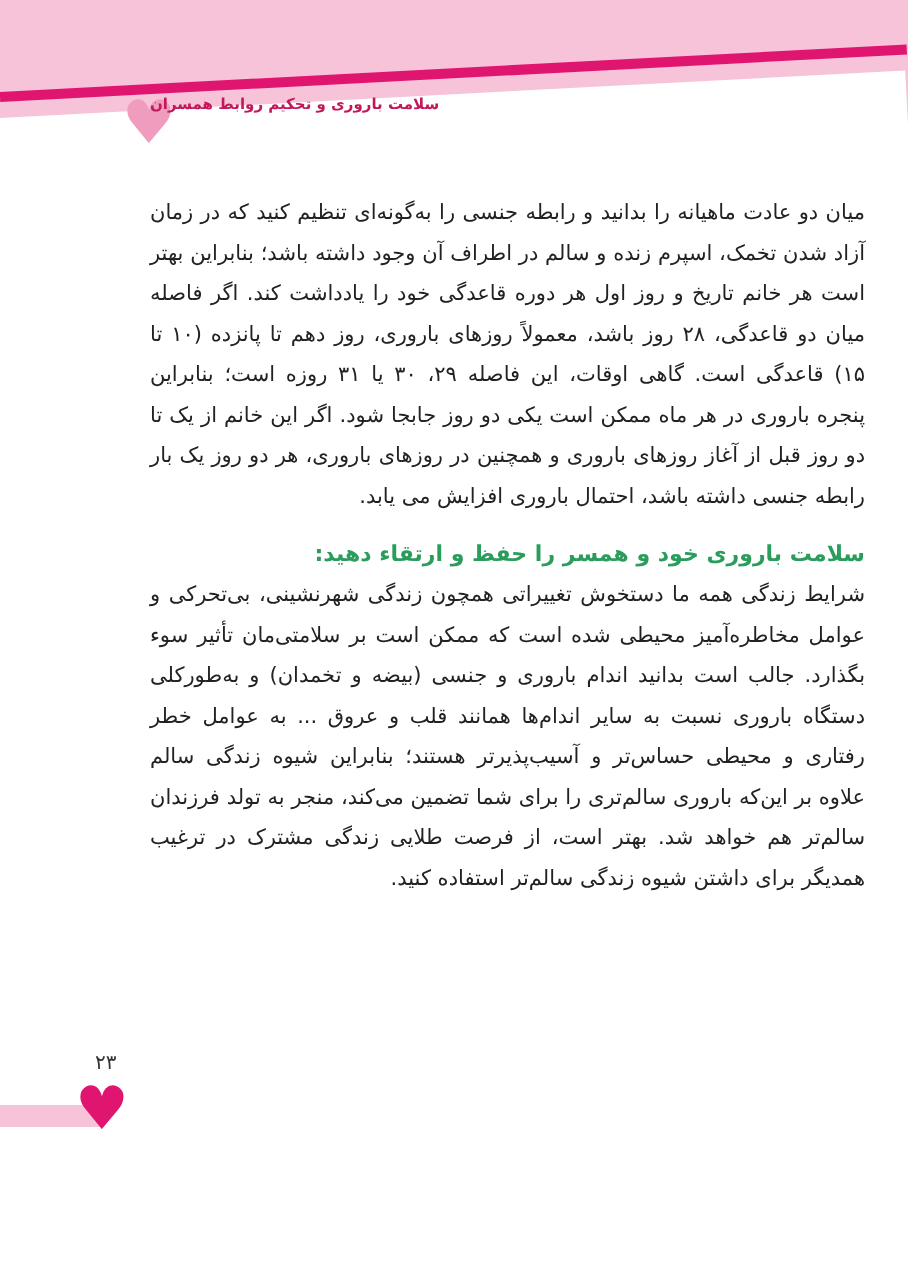♥
سلامت باروری و تحکیم روابط همسران
♥
۲۳
میان دو عادت ماهیانه را بدانید و رابطه جنسی را به‌گونه‌ای تنظیم کنید که در زمان آزاد شدن تخمک، اسپرم زنده و سالم در اطراف آن وجود داشته باشد؛ بنابراین بهتر است هر خانم تاریخ و روز اول هر دوره قاعدگی خود را یادداشت کند. اگر فاصله میان دو قاعدگی، ۲۸ روز باشد، معمولاً روزهای باروری، روز دهم تا پانزده (۱۰ تا ۱۵) قاعدگی است. گاهی اوقات، این فاصله ۲۹، ۳۰ یا ۳۱ روزه است؛ بنابراین پنجره باروری در هر ماه ممکن است یکی دو روز جابجا شود. اگر این خانم از یک تا دو روز قبل از آغاز روزهای باروری و همچنین در روزهای باروری، هر دو روز یک بار رابطه جنسی داشته باشد، احتمال باروری افزایش می یابد.
سلامت باروری خود و همسر را حفظ و ارتقاء دهید:
شرایط زندگی همه ما دستخوش تغییراتی همچون زندگی شهرنشینی، بی‌تحرکی و عوامل مخاطره‌آمیز محیطی شده است که ممکن است بر سلامتی‌مان تأثیر سوء بگذارد. جالب است بدانید اندام باروری و جنسی (بیضه و تخمدان) و به‌طورکلی دستگاه باروری نسبت به سایر اندام‌ها همانند قلب و عروق ... به عوامل خطر رفتاری و محیطی حساس‌تر و آسیب‌پذیرتر هستند؛ بنابراین شیوه زندگی سالم علاوه بر این‌که باروری سالم‌تری را برای شما تضمین می‌کند، منجر به تولد فرزندان سالم‌تر هم خواهد شد. بهتر است، از فرصت طلایی زندگی مشترک در ترغیب همدیگر برای داشتن شیوه زندگی سالم‌تر استفاده کنید.